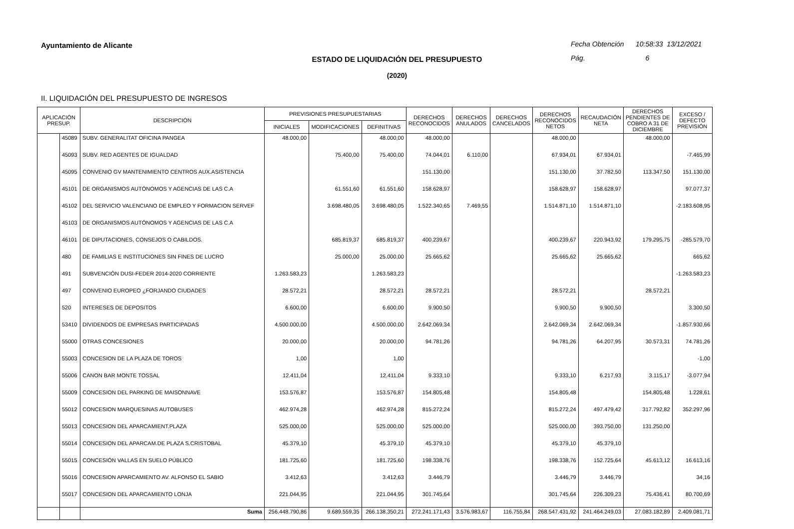Ayuntamiento de Alicante
Fecha Obtención 10:58:33 13/12/2021
Pág. 6
ESTADO DE LIQUIDACIÓN DEL PRESUPUESTO
(2020)
II. LIQUIDACIÓN DEL PRESUPUESTO DE INGRESOS
| APLICACIÓN PRESUP. | | DESCRIPCIÓN | PREVISIONES PRESUPUESTARIAS | | | DERECHOS RECONOCIDOS | DERECHOS ANULADOS | DERECHOS CANCELADOS | DERECHOS RECONOCIDOS NETOS | RECAUDACIÓN NETA | DERECHOS PENDIENTES DE COBRO A 31 DE DICIEMBRE | EXCESO / DEFECTO PREVISIÓN |
| --- | --- | --- | --- | --- | --- | --- | --- | --- | --- | --- | --- | --- |
| | | | INICIALES | MODIFICACIONES | DEFINITIVAS | | | | | | | |
| | 45089 | SUBV. GENERALITAT OFICINA PANGEA | 48.000,00 | | 48.000,00 | 48.000,00 | | | 48.000,00 | | 48.000,00 | |
| | 45093 | SUBV. RED AGENTES DE IGUALDAD | | 75.400,00 | 75.400,00 | 74.044,01 | 6.110,00 | | 67.934,01 | 67.934,01 | | -7.465,99 |
| | 45095 | CONVENIO GV MANTENIMIENTO CENTROS AUX.ASISTENCIA | | | | 151.130,00 | | | 151.130,00 | 37.782,50 | 113.347,50 | 151.130,00 |
| | 45101 | DE ORGANISMOS AUTÓNOMOS Y AGENCIAS DE LAS C.A | | 61.551,60 | 61.551,60 | 158.628,97 | | | 158.628,97 | 158.628,97 | | 97.077,37 |
| | 45102 | DEL SERVICIO VALENCIANO DE EMPLEO Y FORMACION SERVEF | | 3.698.480,05 | 3.698.480,05 | 1.522.340,65 | 7.469,55 | | 1.514.871,10 | 1.514.871,10 | | -2.183.608,95 |
| | 45103 | DE ORGANISMOS AUTÓNOMOS Y AGENCIAS DE LAS C.A | | | | | | | | | | |
| | 46101 | DE DIPUTACIONES, CONSEJOS O CABILDOS. | | 685.819,37 | 685.819,37 | 400.239,67 | | | 400.239,67 | 220.943,92 | 179.295,75 | -285.579,70 |
| | 480 | DE FAMILIAS E INSTITUCIONES SIN FINES DE LUCRO | | 25.000,00 | 25.000,00 | 25.665,62 | | | 25.665,62 | 25.665,62 | | 665,62 |
| | 491 | SUBVENCIÓN DUSI-FEDER 2014-2020 CORRIENTE | 1.263.583,23 | | 1.263.583,23 | | | | | | | -1.263.583,23 |
| | 497 | CONVENIO EUROPEO ¿FORJANDO CIUDADES | 28.572,21 | | 28.572,21 | 28.572,21 | | | 28.572,21 | | 28.572,21 | |
| | 520 | INTERESES DE DEPOSITOS | 6.600,00 | | 6.600,00 | 9.900,50 | | | 9.900,50 | 9.900,50 | | 3.300,50 |
| | 53410 | DIVIDENDOS DE EMPRESAS PARTICIPADAS | 4.500.000,00 | | 4.500.000,00 | 2.642.069,34 | | | 2.642.069,34 | 2.642.069,34 | | -1.857.930,66 |
| | 55000 | OTRAS CONCESIONES | 20.000,00 | | 20.000,00 | 94.781,26 | | | 94.781,26 | 64.207,95 | 30.573,31 | 74.781,26 |
| | 55003 | CONCESION DE LA PLAZA DE TOROS | 1,00 | | 1,00 | | | | | | | -1,00 |
| | 55006 | CANON BAR MONTE TOSSAL | 12.411,04 | | 12.411,04 | 9.333,10 | | | 9.333,10 | 6.217,93 | 3.115,17 | -3.077,94 |
| | 55009 | CONCESION DEL PARKING DE MAISONNAVE | 153.576,87 | | 153.576,87 | 154.805,48 | | | 154.805,48 | | 154.805,48 | 1.228,61 |
| | 55012 | CONCESION MARQUESINAS AUTOBUSES | 462.974,28 | | 462.974,28 | 815.272,24 | | | 815.272,24 | 497.479,42 | 317.792,82 | 352.297,96 |
| | 55013 | CONCESION DEL APARCAMIENT.PLAZA | 525.000,00 | | 525.000,00 | 525.000,00 | | | 525.000,00 | 393.750,00 | 131.250,00 | |
| | 55014 | CONCESION DEL APARCAM.DE PLAZA S.CRISTOBAL | 45.379,10 | | 45.379,10 | 45.379,10 | | | 45.379,10 | 45.379,10 | | |
| | 55015 | CONCESIÓN VALLAS EN SUELO PÚBLICO | 181.725,60 | | 181.725,60 | 198.338,76 | | | 198.338,76 | 152.725,64 | 45.613,12 | 16.613,16 |
| | 55016 | CONCESION APARCAMIENTO AV. ALFONSO EL SABIO | 3.412,63 | | 3.412,63 | 3.446,79 | | | 3.446,79 | 3.446,79 | | 34,16 |
| | 55017 | CONCESION DEL APARCAMIENTO LONJA | 221.044,95 | | 221.044,95 | 301.745,64 | | | 301.745,64 | 226.309,23 | 75.436,41 | 80.700,69 |
| | | Suma | 256.448.790,86 | 9.689.559,35 | 266.138.350,21 | 272.241.171,43 | 3.576.983,67 | 116.755,84 | 268.547.431,92 | 241.464.249,03 | 27.083.182,89 | 2.409.081,71 |